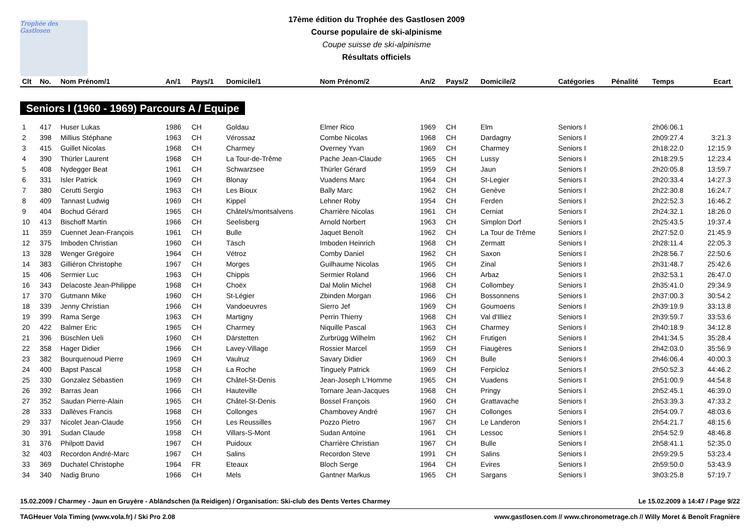Trophée des Gastlosen
17ème édition du Trophée des Gastlosen 2009
Course populaire de ski-alpinisme
Coupe suisse de ski-alpinisme
Résultats officiels
| Clt | No. | Nom Prénom/1 | An/1 | Pays/1 | Domicile/1 | Nom Prénom/2 | An/2 | Pays/2 | Domicile/2 | Catégories | Pénalité | Temps | Ecart |
| --- | --- | --- | --- | --- | --- | --- | --- | --- | --- | --- | --- | --- | --- |
| Seniors I (1960 - 1969) Parcours A / Equipe | | | | | | | | | | | | | |
| 1 | 417 | Huser Lukas | 1986 | CH | Goldau | Elmer Rico | 1969 | CH | Elm | Seniors I | | 2h06:06.1 | |
| 2 | 398 | Millius Stéphane | 1963 | CH | Vérossaz | Combe Nicolas | 1968 | CH | Dardagny | Seniors I | | 2h09:27.4 | 3:21.3 |
| 3 | 415 | Guillet Nicolas | 1968 | CH | Charmey | Overney Yvan | 1969 | CH | Charmey | Seniors I | | 2h18:22.0 | 12:15.9 |
| 4 | 390 | Thürler Laurent | 1968 | CH | La Tour-de-Trême | Pache Jean-Claude | 1965 | CH | Lussy | Seniors I | | 2h18:29.5 | 12:23.4 |
| 5 | 408 | Nydegger Beat | 1961 | CH | Schwarzsee | Thürler Gérard | 1959 | CH | Jaun | Seniors I | | 2h20:05.8 | 13:59.7 |
| 6 | 331 | Isler Patrick | 1969 | CH | Blonay | Vuadens Marc | 1964 | CH | St-Legier | Seniors I | | 2h20:33.4 | 14:27.3 |
| 7 | 380 | Cerutti Sergio | 1963 | CH | Les Bioux | Bally Marc | 1962 | CH | Genève | Seniors I | | 2h22:30.8 | 16:24.7 |
| 8 | 409 | Tannast Ludwig | 1969 | CH | Kippel | Lehner Roby | 1954 | CH | Ferden | Seniors I | | 2h22:52.3 | 16:46.2 |
| 9 | 404 | Bochud Gérard | 1965 | CH | Châtel/s/montsalvens | Charrière Nicolas | 1961 | CH | Cerniat | Seniors I | | 2h24:32.1 | 18:26.0 |
| 10 | 413 | Bischoff Martin | 1966 | CH | Seelisberg | Arnold Norbert | 1963 | CH | Simplon Dorf | Seniors I | | 2h25:43.5 | 19:37.4 |
| 11 | 359 | Cuennet Jean-François | 1961 | CH | Bulle | Jaquet Benoît | 1962 | CH | La Tour de Trême | Seniors I | | 2h27:52.0 | 21:45.9 |
| 12 | 375 | Imboden Christian | 1960 | CH | Täsch | Imboden Heinrich | 1968 | CH | Zermatt | Seniors I | | 2h28:11.4 | 22:05.3 |
| 13 | 328 | Wenger Grégoire | 1964 | CH | Vétroz | Comby Daniel | 1962 | CH | Saxon | Seniors I | | 2h28:56.7 | 22:50.6 |
| 14 | 383 | Gilliéron Christophe | 1967 | CH | Morges | Guilhaume Nicolas | 1965 | CH | Zinal | Seniors I | | 2h31:48.7 | 25:42.6 |
| 15 | 406 | Sermier Luc | 1963 | CH | Chippis | Sermier Roland | 1966 | CH | Arbaz | Seniors I | | 2h32:53.1 | 26:47.0 |
| 16 | 343 | Delacoste Jean-Philippe | 1968 | CH | Choëx | Dal Molin Michel | 1968 | CH | Collombey | Seniors I | | 2h35:41.0 | 29:34.9 |
| 17 | 370 | Gutmann Mike | 1960 | CH | St-Légier | Zbinden Morgan | 1966 | CH | Bossonnens | Seniors I | | 2h37:00.3 | 30:54.2 |
| 18 | 339 | Jenny Christian | 1966 | CH | Vandoeuvres | Sierro Jef | 1969 | CH | Goumoens | Seniors I | | 2h39:19.9 | 33:13.8 |
| 19 | 399 | Rama Serge | 1963 | CH | Martigny | Perrin Thierry | 1968 | CH | Val d'Illiez | Seniors I | | 2h39:59.7 | 33:53.6 |
| 20 | 422 | Balmer Eric | 1965 | CH | Charmey | Niquille Pascal | 1963 | CH | Charmey | Seniors I | | 2h40:18.9 | 34:12.8 |
| 21 | 396 | Büschlen Ueli | 1960 | CH | Därstetten | Zurbrügg Wilhelm | 1962 | CH | Frutigen | Seniors I | | 2h41:34.5 | 35:28.4 |
| 22 | 358 | Hager Didier | 1966 | CH | Lavey-Village | Rossier Marcel | 1959 | CH | Fiaugères | Seniors I | | 2h42:03.0 | 35:56.9 |
| 23 | 382 | Bourquenoud Pierre | 1969 | CH | Vaulruz | Savary Didier | 1969 | CH | Bulle | Seniors I | | 2h46:06.4 | 40:00.3 |
| 24 | 400 | Bapst Pascal | 1958 | CH | La Roche | Tinguely Patrick | 1969 | CH | Ferpicloz | Seniors I | | 2h50:52.3 | 44:46.2 |
| 25 | 330 | Gonzalez Sébastien | 1969 | CH | Châtel-St-Denis | Jean-Joseph L'Homme | 1965 | CH | Vuadens | Seniors I | | 2h51:00.9 | 44:54.8 |
| 26 | 392 | Barras Jean | 1966 | CH | Hauteville | Tornare Jean-Jacques | 1968 | CH | Pringy | Seniors I | | 2h52:45.1 | 46:39.0 |
| 27 | 352 | Saudan Pierre-Alain | 1965 | CH | Châtel-St-Denis | Bossel François | 1960 | CH | Grattavache | Seniors I | | 2h53:39.3 | 47:33.2 |
| 28 | 333 | Dallèves Francis | 1968 | CH | Collonges | Chambovey André | 1967 | CH | Collonges | Seniors I | | 2h54:09.7 | 48:03.6 |
| 29 | 337 | Nicolet Jean-Claude | 1956 | CH | Les Reussilles | Pozzo Pietro | 1967 | CH | Le Landeron | Seniors I | | 2h54:21.7 | 48:15.6 |
| 30 | 391 | Sudan Claude | 1958 | CH | Villars-S-Mont | Sudan Antoine | 1961 | CH | Lessoc | Seniors I | | 2h54:52.9 | 48:46.8 |
| 31 | 376 | Philpott David | 1967 | CH | Puidoux | Charrière Christian | 1967 | CH | Bulle | Seniors I | | 2h58:41.1 | 52:35.0 |
| 32 | 403 | Recordon André-Marc | 1967 | CH | Salins | Recordon Steve | 1991 | CH | Salins | Seniors I | | 2h59:29.5 | 53:23.4 |
| 33 | 369 | Duchatel Christophe | 1964 | FR | Eteaux | Bloch Serge | 1964 | CH | Evires | Seniors I | | 2h59:50.0 | 53:43.9 |
| 34 | 340 | Nadig Bruno | 1966 | CH | Mels | Gantner Markus | 1965 | CH | Sargans | Seniors I | | 3h03:25.8 | 57:19.7 |
15.02.2009 / Charmey - Jaun en Gruyère - Abländschen (la Reidigen) / Organisation: Ski-club des Dents Vertes Charmey Le 15.02.2009 à 14:47 / Page 9/22
TAGHeuer Vola Timing (www.vola.fr) / Ski Pro 2.08 www.gastlosen.com // www.chronometrage.ch // Willy Moret & Benoît Fragnière